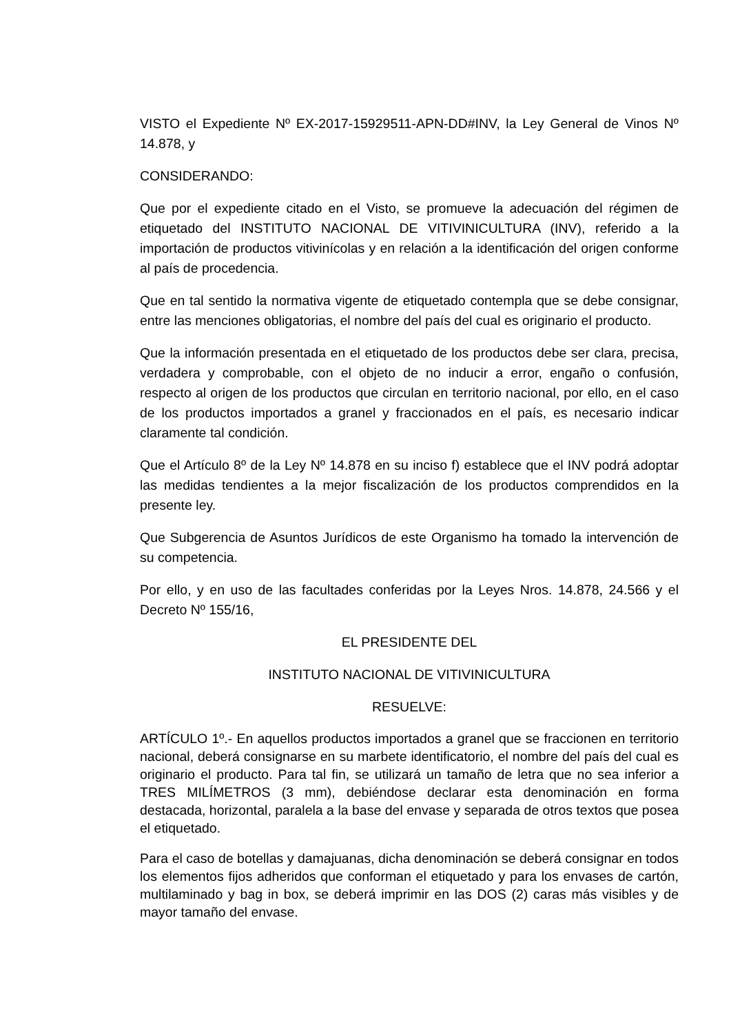VISTO el Expediente Nº EX-2017-15929511-APN-DD#INV, la Ley General de Vinos Nº 14.878, y
CONSIDERANDO:
Que por el expediente citado en el Visto, se promueve la adecuación del régimen de etiquetado del INSTITUTO NACIONAL DE VITIVINICULTURA (INV), referido a la importación de productos vitivinícolas y en relación a la identificación del origen conforme al país de procedencia.
Que en tal sentido la normativa vigente de etiquetado contempla que se debe consignar, entre las menciones obligatorias, el nombre del país del cual es originario el producto.
Que la información presentada en el etiquetado de los productos debe ser clara, precisa, verdadera y comprobable, con el objeto de no inducir a error, engaño o confusión, respecto al origen de los productos que circulan en territorio nacional, por ello, en el caso de los productos importados a granel y fraccionados en el país, es necesario indicar claramente tal condición.
Que el Artículo 8º de la Ley Nº 14.878 en su inciso f) establece que el INV podrá adoptar las medidas tendientes a la mejor fiscalización de los productos comprendidos en la presente ley.
Que Subgerencia de Asuntos Jurídicos de este Organismo ha tomado la intervención de su competencia.
Por ello, y en uso de las facultades conferidas por la Leyes Nros. 14.878, 24.566 y el Decreto Nº 155/16,
EL PRESIDENTE DEL
INSTITUTO NACIONAL DE VITIVINICULTURA
RESUELVE:
ARTÍCULO 1º.- En aquellos productos importados a granel que se fraccionen en territorio nacional, deberá consignarse en su marbete identificatorio, el nombre del país del cual es originario el producto. Para tal fin, se utilizará un tamaño de letra que no sea inferior a TRES MILÍMETROS (3 mm), debiéndose declarar esta denominación en forma destacada, horizontal, paralela a la base del envase y separada de otros textos que posea el etiquetado.
Para el caso de botellas y damajuanas, dicha denominación se deberá consignar en todos los elementos fijos adheridos que conforman el etiquetado y para los envases de cartón, multilaminado y bag in box, se deberá imprimir en las DOS (2) caras más visibles y de mayor tamaño del envase.